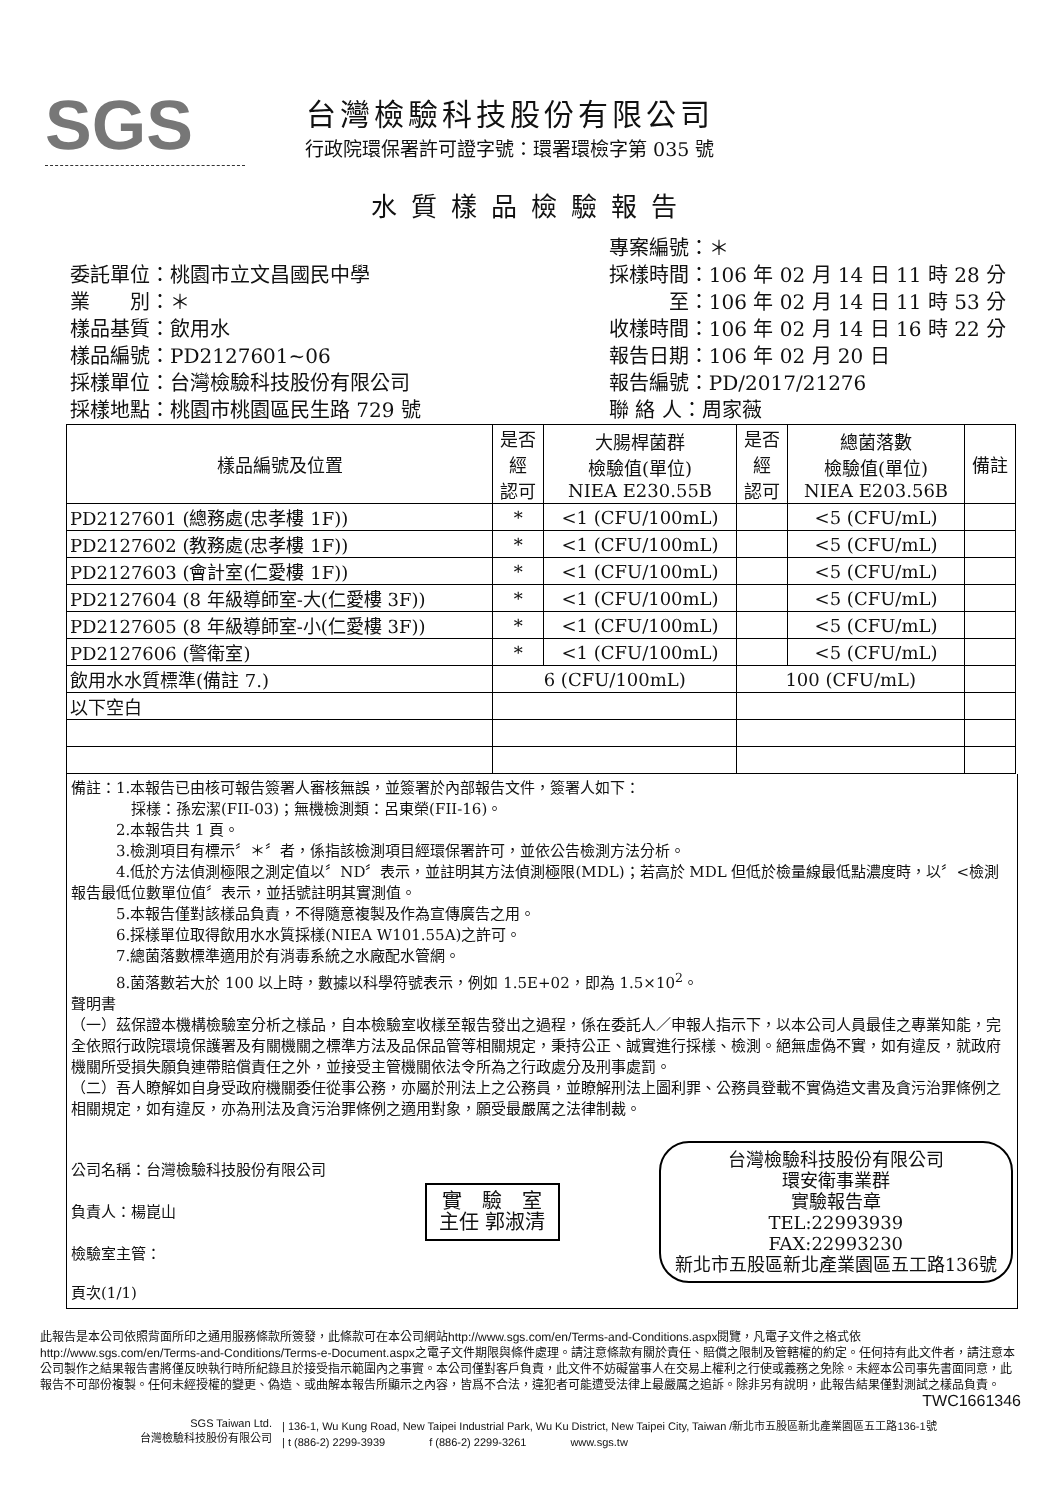SGS
台灣檢驗科技股份有限公司
行政院環保署許可證字號：環署環檢字第 035 號
水質樣品檢驗報告
委託單位：桃園市立文昌國民中學
業　　別：＊
樣品基質：飲用水
樣品編號：PD2127601~06
採樣單位：台灣檢驗科技股份有限公司
採樣地點：桃園市桃園區民生路 729 號
專案編號：＊
採樣時間：106 年 02 月 14 日 11 時 28 分
　　　至：106 年 02 月 14 日 11 時 53 分
收樣時間：106 年 02 月 14 日 16 時 22 分
報告日期：106 年 02 月 20 日
報告編號：PD/2017/21276
聯 絡 人：周家薇
| 樣品編號及位置 | 是否 經 認可 | 大腸桿菌群 檢驗值(單位) NIEA E230.55B | 是否 經 認可 | 總菌落數 檢驗值(單位) NIEA E203.56B | 備註 |
| --- | --- | --- | --- | --- | --- |
| PD2127601 (總務處(忠孝樓 1F)) | * | <1 (CFU/100mL) | | <5 (CFU/mL) | |
| PD2127602 (教務處(忠孝樓 1F)) | * | <1 (CFU/100mL) | | <5 (CFU/mL) | |
| PD2127603 (會計室(仁愛樓 1F)) | * | <1 (CFU/100mL) | | <5 (CFU/mL) | |
| PD2127604 (8 年級導師室-大(仁愛樓 3F)) | * | <1 (CFU/100mL) | | <5 (CFU/mL) | |
| PD2127605 (8 年級導師室-小(仁愛樓 3F)) | * | <1 (CFU/100mL) | | <5 (CFU/mL) | |
| PD2127606 (警衛室) | * | <1 (CFU/100mL) | | <5 (CFU/mL) | |
| 飲用水水質標準(備註 7.) | 6 (CFU/100mL) | | 100 (CFU/mL) | | |
| 以下空白 | | | | | |
備註：1.本報告已由核可報告簽署人審核無誤，並簽署於內部報告文件，簽署人如下：
　　　　採樣：孫宏潔(FII-03)；無機檢測類：呂東榮(FII-16)。
　　　2.本報告共 1 頁。
　　　3.檢測項目有標示〞＊〞者，係指該檢測項目經環保署許可，並依公告檢測方法分析。
　　　4.低於方法偵測極限之測定值以〞ND〞表示，並註明其方法偵測極限(MDL)；若高於 MDL 但低於檢量線最低點濃度時，以〞<檢測報告最低位數單位值〞表示，並括號註明其實測值。
　　　5.本報告僅對該樣品負責，不得隨意複製及作為宣傳廣告之用。
　　　6.採樣單位取得飲用水水質採樣(NIEA W101.55A)之許可。
　　　7.總菌落數標準適用於有消毒系統之水廠配水管網。
　　　8.菌落數若大於 100 以上時，數據以科學符號表示，例如 1.5E+02，即為 1.5×10<sup>2</sup>。
聲明書
（一）茲保證本機構檢驗室分析之樣品，自本檢驗室收樣至報告發出之過程，係在委託人／申報人指示下，以本公司人員最佳之專業知能，完全依照行政院環境保護署及有關機關之標準方法及品保品管等相關規定，秉持公正、誠實進行採樣、檢測。絕無虛偽不實，如有違反，就政府機關所受損失願負連帶賠償責任之外，並接受主管機關依法令所為之行政處分及刑事處罰。
（二）吾人瞭解如自身受政府機關委任從事公務，亦屬於刑法上之公務員，並瞭解刑法上圖利罪、公務員登載不實偽造文書及貪污治罪條例之相關規定，如有違反，亦為刑法及貪污治罪條例之適用對象，願受最嚴厲之法律制裁。
公司名稱：台灣檢驗科技股份有限公司
負責人：楊崑山
檢驗室主管：
實　驗　室
主任 郭淑清
台灣檢驗科技股份有限公司
環安衛事業群
實驗報告章
TEL:22993939
FAX:22993230
新北市五股區新北產業園區五工路136號
頁次(1/1)
此報告是本公司依照背面所印之通用服務條款所簽發，此條款可在本公司網站http://www.sgs.com/en/Terms-and-Conditions.aspx閱覽，凡電子文件之格式依http://www.sgs.com/en/Terms-and-Conditions/Terms-e-Document.aspx之電子文件期限與條件處理。請注意條款有關於責任、賠償之限制及管轄權的約定。任何持有此文件者，請注意本公司製作之結果報告書將僅反映執行時所紀錄且於接受指示範圍內之事實。本公司僅對客戶負責，此文件不妨礙當事人在交易上權利之行使或義務之免除。未經本公司事先書面同意，此報告不可部份複製。任何未經授權的變更、偽造、或曲解本報告所顯示之內容，皆爲不合法，違犯者可能遭受法律上最嚴厲之追訴。除非另有說明，此報告結果僅對測試之樣品負責。
TWC1661346
SGS Taiwan Ltd.
台灣檢驗科技股份有限公司
| 136-1, Wu Kung Road, New Taipei Industrial Park, Wu Ku District, New Taipei City, Taiwan /新北市五股區新北產業園區五工路136-1號
| t (886-2) 2299-3939　　　　f (886-2) 2299-3261　　　　www.sgs.tw